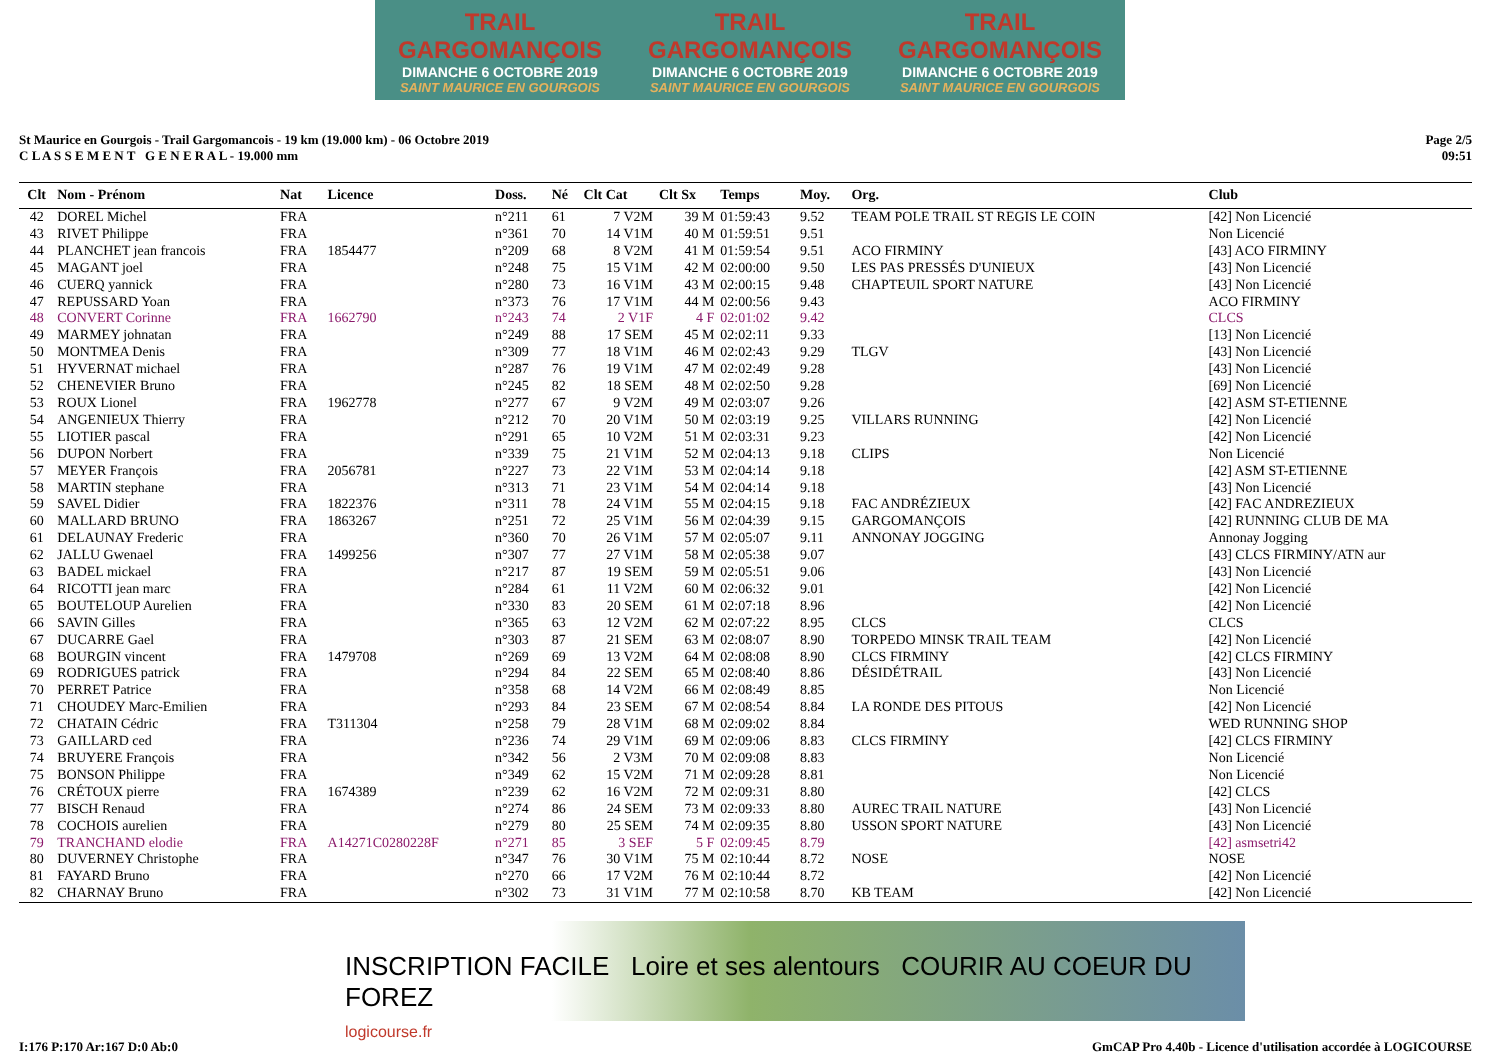TRAIL GARGOMANÇOIS
DIMANCHE 6 OCTOBRE 2019
SAINT MAURICE EN GOURGOIS
TRAIL GARGOMANÇOIS
DIMANCHE 6 OCTOBRE 2019
SAINT MAURICE EN GOURGOIS
TRAIL GARGOMANÇOIS
DIMANCHE 6 OCTOBRE 2019
SAINT MAURICE EN GOURGOIS
St Maurice en Gourgois - Trail Gargomancois - 19 km (19.000 km) - 06 Octobre 2019
C L A S S E M E N T G E N E R A L - 19.000 mm
Page 2/5
09:51
| Clt | Nom - Prénom | Nat | Licence | Doss. | Né | Clt Cat | Clt Sx | Temps | Moy. | Org. | Club |
| --- | --- | --- | --- | --- | --- | --- | --- | --- | --- | --- | --- |
| 42 | DOREL Michel | FRA | | n°211 | 61 | 7 V2M | 39 M | 01:59:43 | 9.52 | TEAM POLE TRAIL ST REGIS LE COIN | [42] Non Licencié |
| 43 | RIVET Philippe | FRA | | n°361 | 70 | 14 V1M | 40 M | 01:59:51 | 9.51 | | Non Licencié |
| 44 | PLANCHET jean francois | FRA | 1854477 | n°209 | 68 | 8 V2M | 41 M | 01:59:54 | 9.51 | ACO FIRMINY | [43] ACO FIRMINY |
| 45 | MAGANT joel | FRA | | n°248 | 75 | 15 V1M | 42 M | 02:00:00 | 9.50 | LES PAS PRESSÉS D'UNIEUX | [43] Non Licencié |
| 46 | CUERQ yannick | FRA | | n°280 | 73 | 16 V1M | 43 M | 02:00:15 | 9.48 | CHAPTEUIL SPORT NATURE | [43] Non Licencié |
| 47 | REPUSSARD Yoan | FRA | | n°373 | 76 | 17 V1M | 44 M | 02:00:56 | 9.43 | | ACO FIRMINY |
| 48 | CONVERT Corinne | FRA | 1662790 | n°243 | 74 | 2 V1F | 4 F | 02:01:02 | 9.42 | | CLCS |
| 49 | MARMEY johnatan | FRA | | n°249 | 88 | 17 SEM | 45 M | 02:02:11 | 9.33 | | [13] Non Licencié |
| 50 | MONTMEA Denis | FRA | | n°309 | 77 | 18 V1M | 46 M | 02:02:43 | 9.29 | TLGV | [43] Non Licencié |
| 51 | HYVERNAT michael | FRA | | n°287 | 76 | 19 V1M | 47 M | 02:02:49 | 9.28 | | [43] Non Licencié |
| 52 | CHENEVIER Bruno | FRA | | n°245 | 82 | 18 SEM | 48 M | 02:02:50 | 9.28 | | [69] Non Licencié |
| 53 | ROUX Lionel | FRA | 1962778 | n°277 | 67 | 9 V2M | 49 M | 02:03:07 | 9.26 | | [42] ASM ST-ETIENNE |
| 54 | ANGENIEUX Thierry | FRA | | n°212 | 70 | 20 V1M | 50 M | 02:03:19 | 9.25 | VILLARS RUNNING | [42] Non Licencié |
| 55 | LIOTIER pascal | FRA | | n°291 | 65 | 10 V2M | 51 M | 02:03:31 | 9.23 | | [42] Non Licencié |
| 56 | DUPON Norbert | FRA | | n°339 | 75 | 21 V1M | 52 M | 02:04:13 | 9.18 | CLIPS | Non Licencié |
| 57 | MEYER François | FRA | 2056781 | n°227 | 73 | 22 V1M | 53 M | 02:04:14 | 9.18 | | [42] ASM ST-ETIENNE |
| 58 | MARTIN stephane | FRA | | n°313 | 71 | 23 V1M | 54 M | 02:04:14 | 9.18 | | [43] Non Licencié |
| 59 | SAVEL Didier | FRA | 1822376 | n°311 | 78 | 24 V1M | 55 M | 02:04:15 | 9.18 | FAC ANDRÉZIEUX | [42] FAC ANDREZIEUX |
| 60 | MALLARD BRUNO | FRA | 1863267 | n°251 | 72 | 25 V1M | 56 M | 02:04:39 | 9.15 | GARGOMANÇOIS | [42] RUNNING CLUB DE MA |
| 61 | DELAUNAY Frederic | FRA | | n°360 | 70 | 26 V1M | 57 M | 02:05:07 | 9.11 | ANNONAY JOGGING | Annonay Jogging |
| 62 | JALLU Gwenael | FRA | 1499256 | n°307 | 77 | 27 V1M | 58 M | 02:05:38 | 9.07 | | [43] CLCS FIRMINY/ATN aur |
| 63 | BADEL mickael | FRA | | n°217 | 87 | 19 SEM | 59 M | 02:05:51 | 9.06 | | [43] Non Licencié |
| 64 | RICOTTI jean marc | FRA | | n°284 | 61 | 11 V2M | 60 M | 02:06:32 | 9.01 | | [42] Non Licencié |
| 65 | BOUTELOUP Aurelien | FRA | | n°330 | 83 | 20 SEM | 61 M | 02:07:18 | 8.96 | | [42] Non Licencié |
| 66 | SAVIN Gilles | FRA | | n°365 | 63 | 12 V2M | 62 M | 02:07:22 | 8.95 | CLCS | CLCS |
| 67 | DUCARRE Gael | FRA | | n°303 | 87 | 21 SEM | 63 M | 02:08:07 | 8.90 | TORPEDO MINSK TRAIL TEAM | [42] Non Licencié |
| 68 | BOURGIN vincent | FRA | 1479708 | n°269 | 69 | 13 V2M | 64 M | 02:08:08 | 8.90 | CLCS FIRMINY | [42] CLCS FIRMINY |
| 69 | RODRIGUES patrick | FRA | | n°294 | 84 | 22 SEM | 65 M | 02:08:40 | 8.86 | DÉSIDÉTRAIL | [43] Non Licencié |
| 70 | PERRET Patrice | FRA | | n°358 | 68 | 14 V2M | 66 M | 02:08:49 | 8.85 | | Non Licencié |
| 71 | CHOUDEY Marc-Emilien | FRA | | n°293 | 84 | 23 SEM | 67 M | 02:08:54 | 8.84 | LA RONDE DES PITOUS | [42] Non Licencié |
| 72 | CHATAIN Cédric | FRA | T311304 | n°258 | 79 | 28 V1M | 68 M | 02:09:02 | 8.84 | | WED RUNNING SHOP |
| 73 | GAILLARD ced | FRA | | n°236 | 74 | 29 V1M | 69 M | 02:09:06 | 8.83 | CLCS FIRMINY | [42] CLCS FIRMINY |
| 74 | BRUYERE François | FRA | | n°342 | 56 | 2 V3M | 70 M | 02:09:08 | 8.83 | | Non Licencié |
| 75 | BONSON Philippe | FRA | | n°349 | 62 | 15 V2M | 71 M | 02:09:28 | 8.81 | | Non Licencié |
| 76 | CRÉTOUX pierre | FRA | 1674389 | n°239 | 62 | 16 V2M | 72 M | 02:09:31 | 8.80 | | [42] CLCS |
| 77 | BISCH Renaud | FRA | | n°274 | 86 | 24 SEM | 73 M | 02:09:33 | 8.80 | AUREC TRAIL NATURE | [43] Non Licencié |
| 78 | COCHOIS aurelien | FRA | | n°279 | 80 | 25 SEM | 74 M | 02:09:35 | 8.80 | USSON SPORT NATURE | [43] Non Licencié |
| 79 | TRANCHAND elodie | FRA | A14271C0280228F | n°271 | 85 | 3 SEF | 5 F | 02:09:45 | 8.79 | | [42] asmsetri42 |
| 80 | DUVERNEY Christophe | FRA | | n°347 | 76 | 30 V1M | 75 M | 02:10:44 | 8.72 | NOSE | NOSE |
| 81 | FAYARD Bruno | FRA | | n°270 | 66 | 17 V2M | 76 M | 02:10:44 | 8.72 | | [42] Non Licencié |
| 82 | CHARNAY Bruno | FRA | | n°302 | 73 | 31 V1M | 77 M | 02:10:58 | 8.70 | KB TEAM | [42] Non Licencié |
INSCRIPTION FACILE Loire et ses alentours COURIR AU COEUR DU FOREZ
logicourse.fr
I:176 P:170 Ar:167 D:0 Ab:0 GmCAP Pro 4.40b - Licence d'utilisation accordée à LOGICOURSE